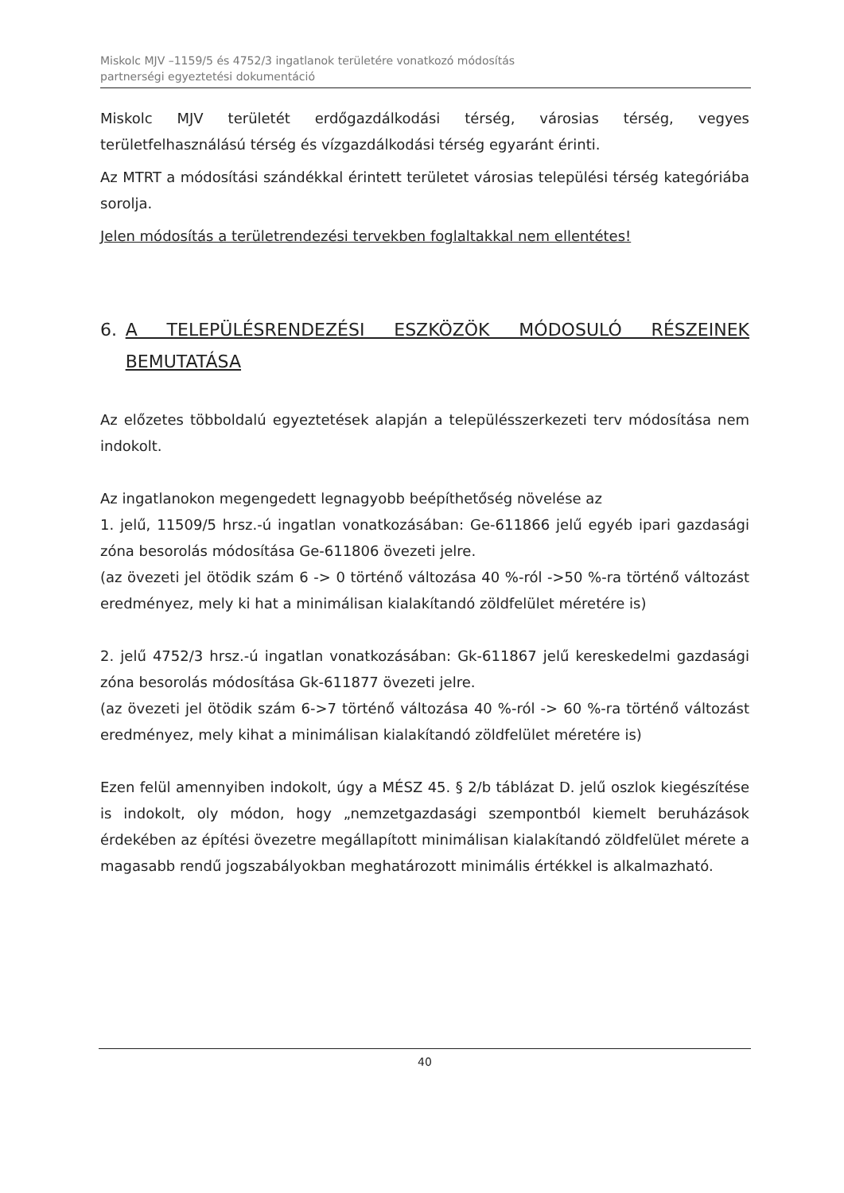Miskolc MJV –1159/5 és 4752/3 ingatlanok területére vonatkozó módosítás
partnerségi egyeztetési dokumentáció
Miskolc MJV területét erdőgazdálkodási térség, városias térség, vegyes területfelhasználású térség és vízgazdálkodási térség egyaránt érinti.
Az MTRT a módosítási szándékkal érintett területet városias települési térség kategóriába sorolja.
Jelen módosítás a területrendezési tervekben foglaltakkal nem ellentétes!
6. A TELEPÜLÉSRENDEZÉSI ESZKÖZÖK MÓDOSULÓ RÉSZEINEK BEMUTATÁSA
Az előzetes többoldalú egyeztetések alapján a településszerkezeti terv módosítása nem indokolt.
Az ingatlanokon megengedett legnagyobb beépíthetőség növelése az
1. jelű, 11509/5 hrsz.-ú ingatlan vonatkozásában: Ge-611866 jelű egyéb ipari gazdasági zóna besorolás módosítása Ge-611806 övezeti jelre.
(az övezeti jel ötödik szám 6 -> 0 történő változása 40 %-ról ->50 %-ra történő változást eredményez, mely ki hat a minimálisan kialakítandó zöldfelület méretére is)
2. jelű 4752/3 hrsz.-ú ingatlan vonatkozásában: Gk-611867 jelű kereskedelmi gazdasági zóna besorolás módosítása Gk-611877 övezeti jelre.
(az övezeti jel ötödik szám 6->7 történő változása 40 %-ról -> 60 %-ra történő változást eredményez, mely kihat a minimálisan kialakítandó zöldfelület méretére is)
Ezen felül amennyiben indokolt, úgy a MÉSZ 45. § 2/b táblázat D. jelű oszlok kiegészítése is indokolt, oly módon, hogy „nemzetgazdasági szempontból kiemelt beruházások érdekében az építési övezetre megállapított minimálisan kialakítandó zöldfelület mérete a magasabb rendű jogszabályokban meghatározott minimális értékkel is alkalmazható.
40